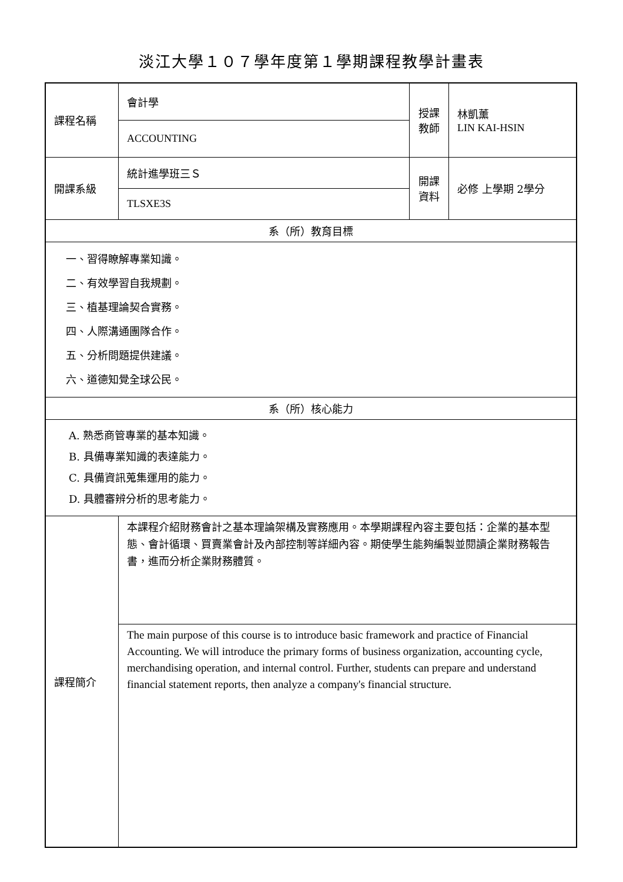淡江大學１０７學年度第１學期課程教學計畫表
| 課程名稱 | 會計學 | 授課 教師 | 林凱薰 LIN KAI-HSIN |
| | ACCOUNTING | | |
| 開課系級 | 統計進學班三Ｓ | 開課 資料 | 必修 上學期 2學分 |
| | TLSXE3S | | |
| 系（所）教育目標 | | | |
| 一、習得瞭解專業知識。 二、有效學習自我規劃。 三、植基理論契合實務。 四、人際溝通團隊合作。 五、分析問題提供建議。 六、道德知覺全球公民。 | | | |
| 系（所）核心能力 | | | |
| A. 熟悉商管專業的基本知識。 B. 具備專業知識的表達能力。 C. 具備資訊蒐集運用的能力。 D. 具體審辨分析的思考能力。 | | | |
| 課程簡介 | 本課程介紹財務會計之基本理論架構及實務應用。本學期課程內容主要包括：企業的基本型態、會計循環、買賣業會計及內部控制等詳細內容。期使學生能夠編製並閱讀企業財務報告書，進而分析企業財務體質。 | | |
| | The main purpose of this course is to introduce basic framework and practice of Financial Accounting. We will introduce the primary forms of business organization, accounting cycle, merchandising operation, and internal control. Further, students can prepare and understand financial statement reports, then analyze a company's financial structure. | | |